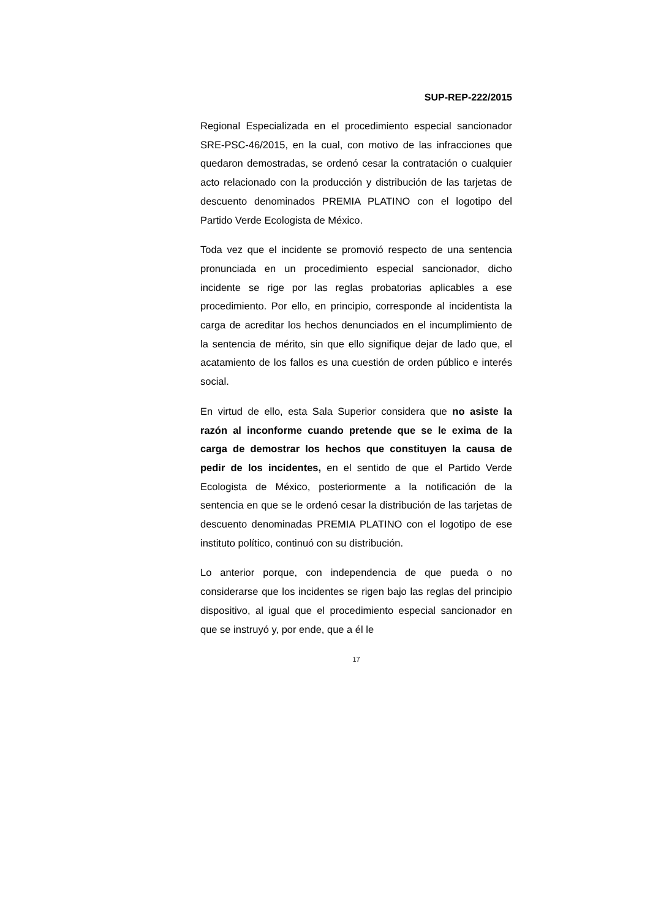SUP-REP-222/2015
Regional Especializada en el procedimiento especial sancionador SRE-PSC-46/2015, en la cual, con motivo de las infracciones que quedaron demostradas, se ordenó cesar la contratación o cualquier acto relacionado con la producción y distribución de las tarjetas de descuento denominados PREMIA PLATINO con el logotipo del Partido Verde Ecologista de México.
Toda vez que el incidente se promovió respecto de una sentencia pronunciada en un procedimiento especial sancionador, dicho incidente se rige por las reglas probatorias aplicables a ese procedimiento. Por ello, en principio, corresponde al incidentista la carga de acreditar los hechos denunciados en el incumplimiento de la sentencia de mérito, sin que ello signifique dejar de lado que, el acatamiento de los fallos es una cuestión de orden público e interés social.
En virtud de ello, esta Sala Superior considera que no asiste la razón al inconforme cuando pretende que se le exima de la carga de demostrar los hechos que constituyen la causa de pedir de los incidentes, en el sentido de que el Partido Verde Ecologista de México, posteriormente a la notificación de la sentencia en que se le ordenó cesar la distribución de las tarjetas de descuento denominadas PREMIA PLATINO con el logotipo de ese instituto político, continuó con su distribución.
Lo anterior porque, con independencia de que pueda o no considerarse que los incidentes se rigen bajo las reglas del principio dispositivo, al igual que el procedimiento especial sancionador en que se instruyó y, por ende, que a él le
17